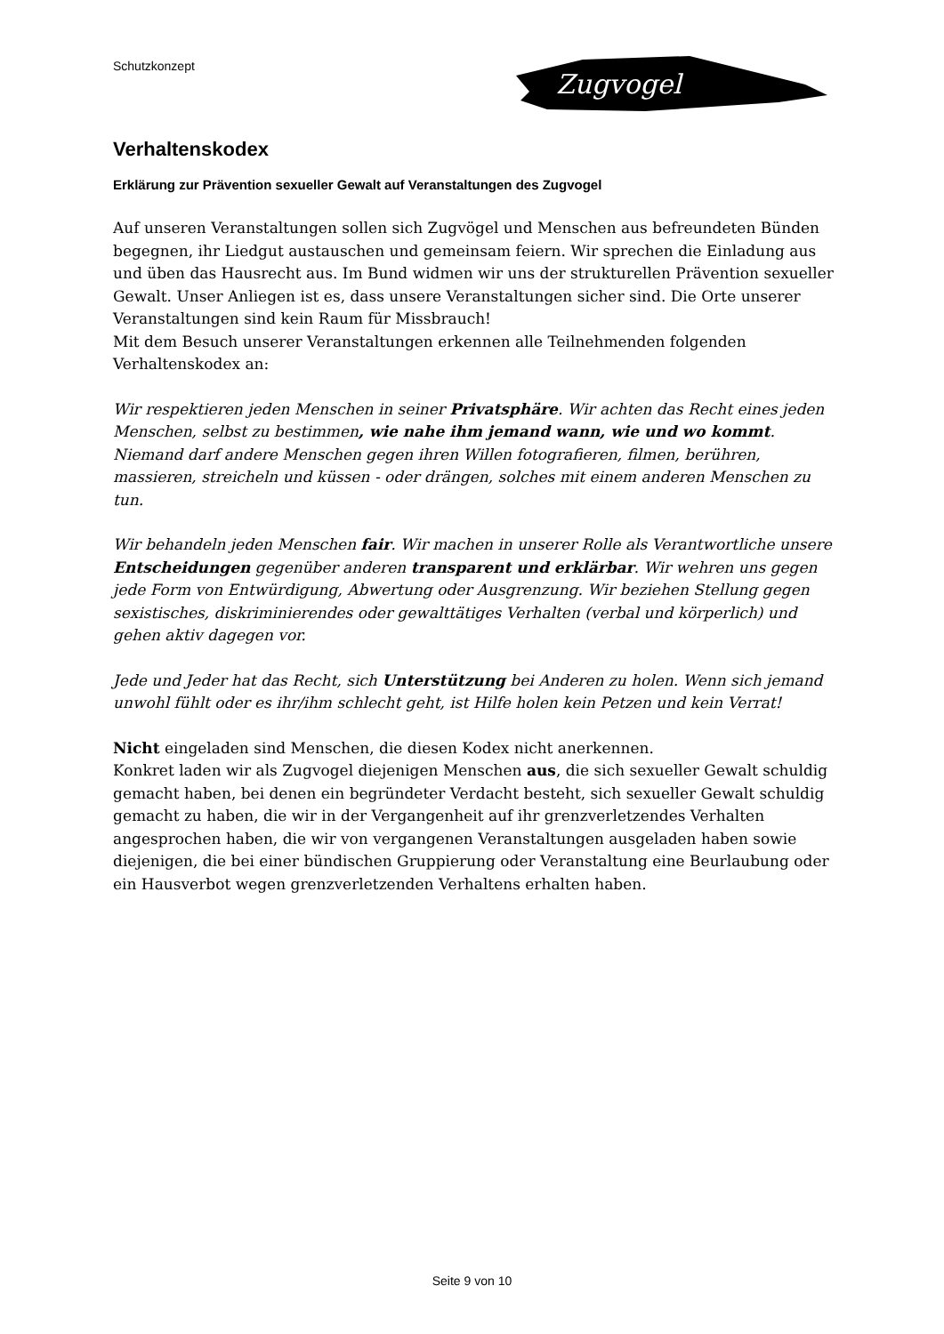Schutzkonzept
Zugvogel
Verhaltenskodex
Erklärung zur Prävention sexueller Gewalt auf Veranstaltungen des Zugvogel
Auf unseren Veranstaltungen sollen sich Zugvögel und Menschen aus befreundeten Bünden begegnen, ihr Liedgut austauschen und gemeinsam feiern. Wir sprechen die Einladung aus und üben das Hausrecht aus. Im Bund widmen wir uns der strukturellen Prävention sexueller Gewalt. Unser Anliegen ist es, dass unsere Veranstaltungen sicher sind. Die Orte unserer Veranstaltungen sind kein Raum für Missbrauch!
Mit dem Besuch unserer Veranstaltungen erkennen alle Teilnehmenden folgenden Verhaltenskodex an:
Wir respektieren jeden Menschen in seiner Privatsphäre. Wir achten das Recht eines jeden Menschen, selbst zu bestimmen, wie nahe ihm jemand wann, wie und wo kommt. Niemand darf andere Menschen gegen ihren Willen fotografieren, filmen, berühren, massieren, streicheln und küssen - oder drängen, solches mit einem anderen Menschen zu tun.
Wir behandeln jeden Menschen fair. Wir machen in unserer Rolle als Verantwortliche unsere Entscheidungen gegenüber anderen transparent und erklärbar. Wir wehren uns gegen jede Form von Entwürdigung, Abwertung oder Ausgrenzung. Wir beziehen Stellung gegen sexistisches, diskriminierendes oder gewalttätiges Verhalten (verbal und körperlich) und gehen aktiv dagegen vor.
Jede und Jeder hat das Recht, sich Unterstützung bei Anderen zu holen. Wenn sich jemand unwohl fühlt oder es ihr/ihm schlecht geht, ist Hilfe holen kein Petzen und kein Verrat!
Nicht eingeladen sind Menschen, die diesen Kodex nicht anerkennen.
Konkret laden wir als Zugvogel diejenigen Menschen aus, die sich sexueller Gewalt schuldig gemacht haben, bei denen ein begründeter Verdacht besteht, sich sexueller Gewalt schuldig gemacht zu haben, die wir in der Vergangenheit auf ihr grenzverletzendes Verhalten angesprochen haben, die wir von vergangenen Veranstaltungen ausgeladen haben sowie diejenigen, die bei einer bündischen Gruppierung oder Veranstaltung eine Beurlaubung oder ein Hausverbot wegen grenzverletzenden Verhaltens erhalten haben.
Seite 9 von 10